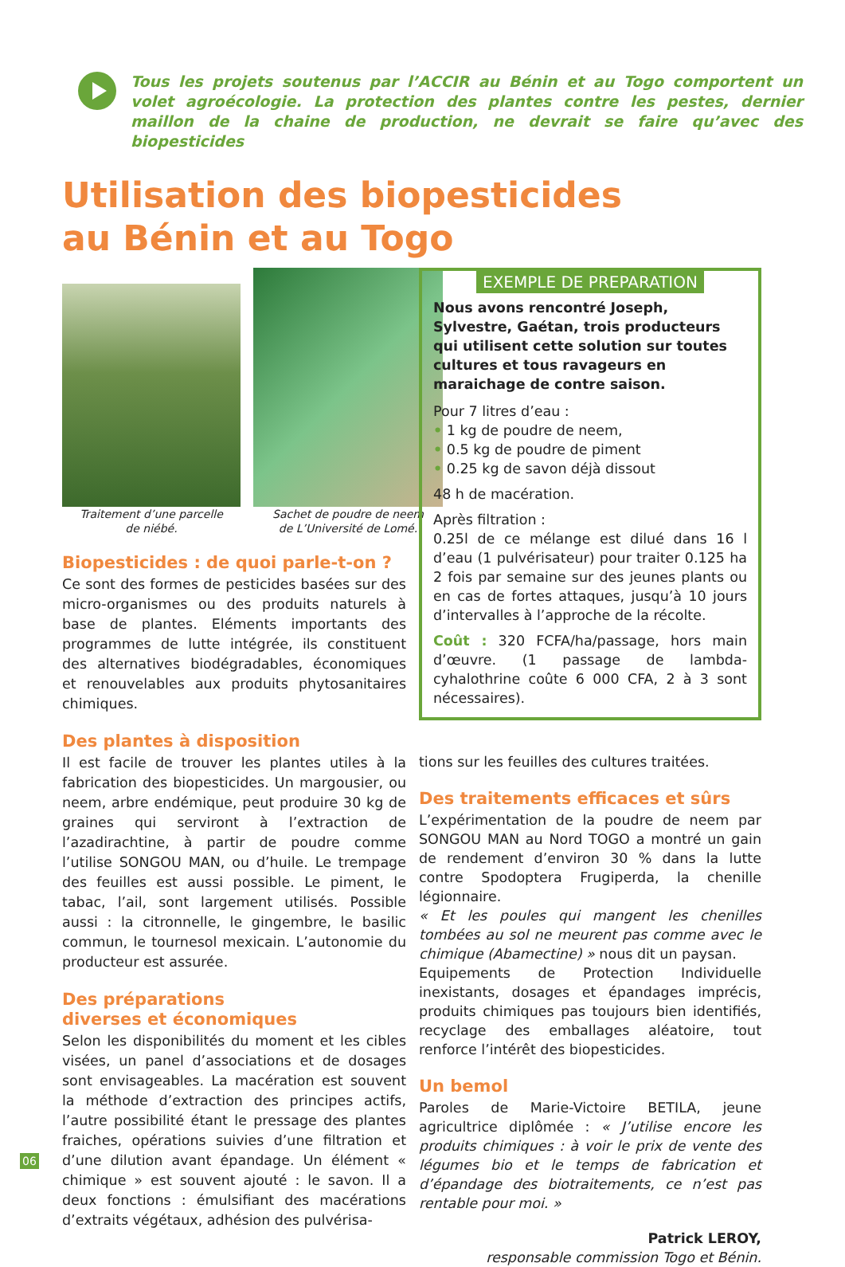Tous les projets soutenus par l’ACCIR au Bénin et au Togo comportent un volet agroécologie. La protection des plantes contre les pestes, dernier maillon de la chaine de production, ne devrait se faire qu’avec des biopesticides
Utilisation des biopesticides
au Bénin et au Togo
Traitement d’une parcelle
de niébé.
Sachet de poudre de neem
de L’Université de Lomé.
Biopesticides : de quoi parle-t-on ?
Ce sont des formes de pesticides basées sur des micro-organismes ou des produits naturels à base de plantes. Eléments importants des programmes de lutte intégrée, ils constituent des alternatives biodégradables, économiques et renouvelables aux produits phytosanitaires chimiques.
Des plantes à disposition
Il est facile de trouver les plantes utiles à la fabrication des biopesticides. Un margousier, ou neem, arbre endémique, peut produire 30 kg de graines qui serviront à l’extraction de l’azadirachtine, à partir de poudre comme l’utilise SONGOU MAN, ou d’huile. Le trempage des feuilles est aussi possible. Le piment, le tabac, l’ail, sont largement utilisés. Possible aussi : la citronnelle, le gingembre, le basilic commun, le tournesol mexicain. L’autonomie du producteur est assurée.
Des préparations
diverses et économiques
Selon les disponibilités du moment et les cibles visées, un panel d’associations et de dosages sont envisageables. La macération est souvent la méthode d’extraction des principes actifs, l’autre possibilité étant le pressage des plantes fraiches, opérations suivies d’une filtration et d’une dilution avant épandage. Un élément « chimique » est souvent ajouté : le savon. Il a deux fonctions : émulsifiant des macérations d’extraits végétaux, adhésion des pulvérisa-
EXEMPLE DE PREPARATION
Nous avons rencontré Joseph, Sylvestre, Gaétan, trois producteurs qui utilisent cette solution sur toutes cultures et tous ravageurs en maraichage de contre saison.
Pour 7 litres d’eau :
• 1 kg de poudre de neem,
• 0.5 kg de poudre de piment
• 0.25 kg de savon déjà dissout
48 h de macération.
Après filtration :
0.25l de ce mélange est dilué dans 16 l d’eau (1 pulvérisateur) pour traiter 0.125 ha 2 fois par semaine sur des jeunes plants ou en cas de fortes attaques, jusqu’à 10 jours d’intervalles à l’approche de la récolte.
Coût : 320 FCFA/ha/passage, hors main d’œuvre. (1 passage de lambda-cyhalothrine coûte 6 000 CFA, 2 à 3 sont nécessaires).
tions sur les feuilles des cultures traitées.
Des traitements efficaces et sûrs
L’expérimentation de la poudre de neem par SONGOU MAN au Nord TOGO a montré un gain de rendement d’environ 30 % dans la lutte contre Spodoptera Frugiperda, la chenille légionnaire.
« Et les poules qui mangent les chenilles tombées au sol ne meurent pas comme avec le chimique (Abamectine) » nous dit un paysan.
Equipements de Protection Individuelle inexistants, dosages et épandages imprécis, produits chimiques pas toujours bien identifiés, recyclage des emballages aléatoire, tout renforce l’intérêt des biopesticides.
Un bemol
Paroles de Marie-Victoire BETILA, jeune agricultrice diplômée : « J’utilise encore les produits chimiques : à voir le prix de vente des légumes bio et le temps de fabrication et d’épandage des biotraitements, ce n’est pas rentable pour moi. »
Patrick LEROY,
responsable commission Togo et Bénin.
06